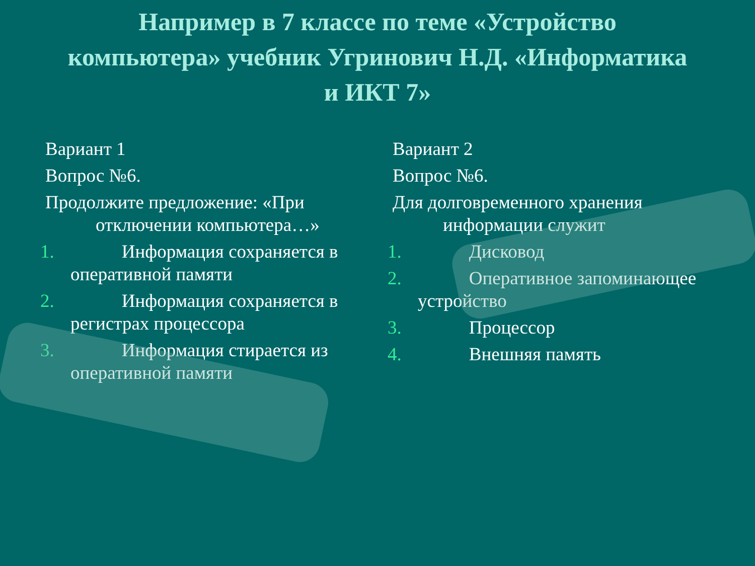Например в 7 классе по теме «Устройство компьютера» учебник Угринович Н.Д. «Информатика и ИКТ 7»
Вариант 1
Вопрос №6.
Продолжите предложение: «При
отключении компьютера…»
1. Информация сохраняется в оперативной памяти
2. Информация сохраняется в регистрах процессора
3. Информация стирается из оперативной памяти
Вариант 2
Вопрос №6.
Для долговременного хранения
информации служит
1. Дисковод
2. Оперативное запоминающее устройство
3. Процессор
4. Внешняя память